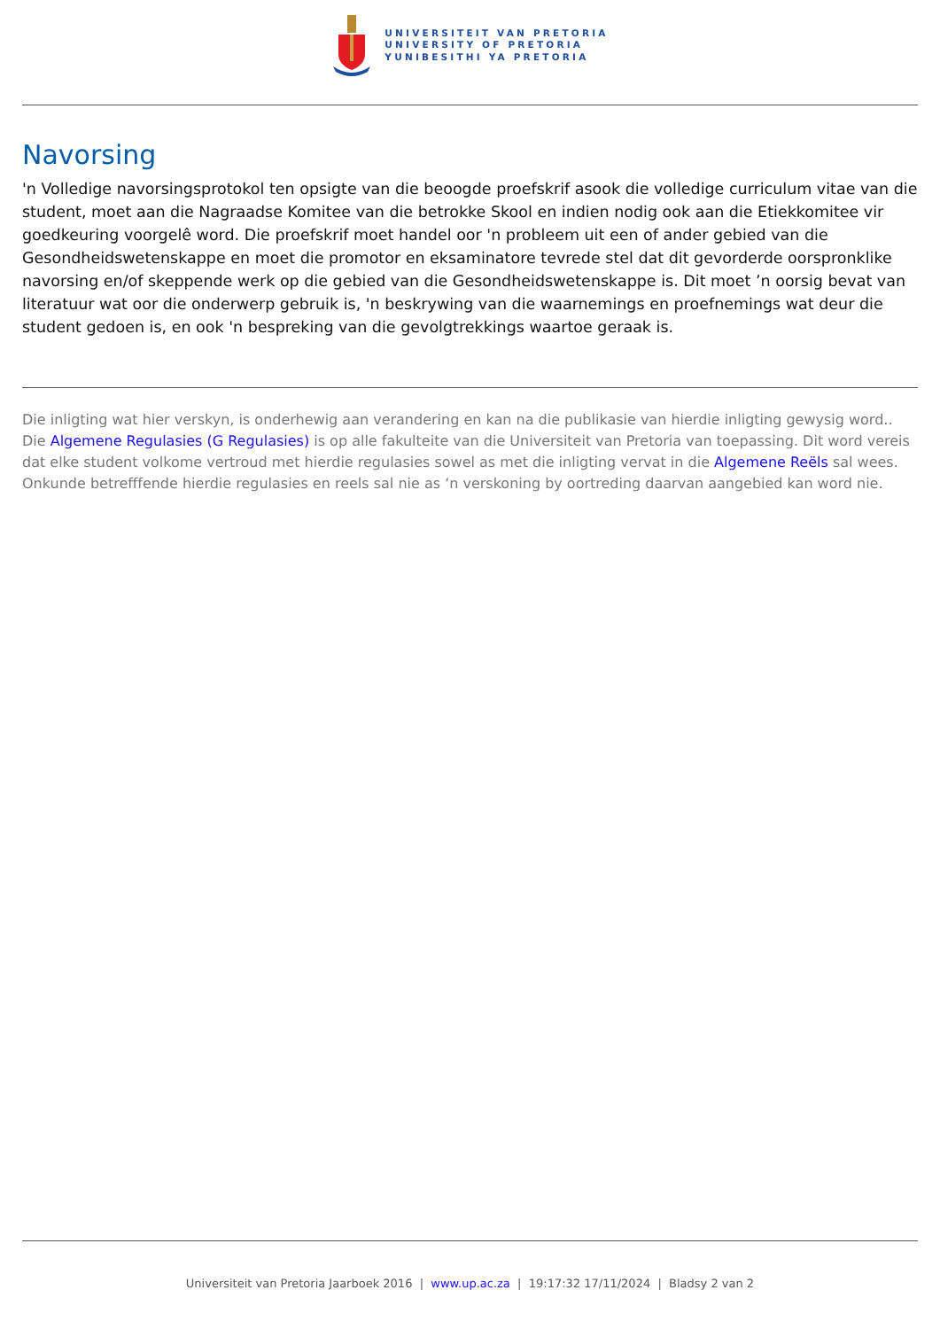UNIVERSITEIT VAN PRETORIA
UNIVERSITY OF PRETORIA
YUNIBESITHI YA PRETORIA
Navorsing
'n Volledige navorsingsprotokol ten opsigte van die beoogde proefskrif asook die volledige curriculum vitae van die student, moet aan die Nagraadse Komitee van die betrokke Skool en indien nodig ook aan die Etiekkomitee vir goedkeuring voorgelê word. Die proefskrif moet handel oor 'n probleem uit een of ander gebied van die Gesondheidswetenskappe en moet die promotor en eksaminatore tevrede stel dat dit gevorderde oorspronklike navorsing en/of skeppende werk op die gebied van die Gesondheidswetenskappe is. Dit moet ’n oorsig bevat van literatuur wat oor die onderwerp gebruik is, 'n beskrywing van die waarnemings en proefnemings wat deur die student gedoen is, en ook 'n bespreking van die gevolgtrekkings waartoe geraak is.
Die inligting wat hier verskyn, is onderhewig aan verandering en kan na die publikasie van hierdie inligting gewysig word.. Die Algemene Regulasies (G Regulasies) is op alle fakulteite van die Universiteit van Pretoria van toepassing. Dit word vereis dat elke student volkome vertroud met hierdie regulasies sowel as met die inligting vervat in die Algemene Reëls sal wees. Onkunde betrefffende hierdie regulasies en reels sal nie as ‘n verskoning by oortreding daarvan aangebied kan word nie.
Universiteit van Pretoria Jaarboek 2016 | www.up.ac.za | 19:17:32 17/11/2024 | Bladsy 2 van 2